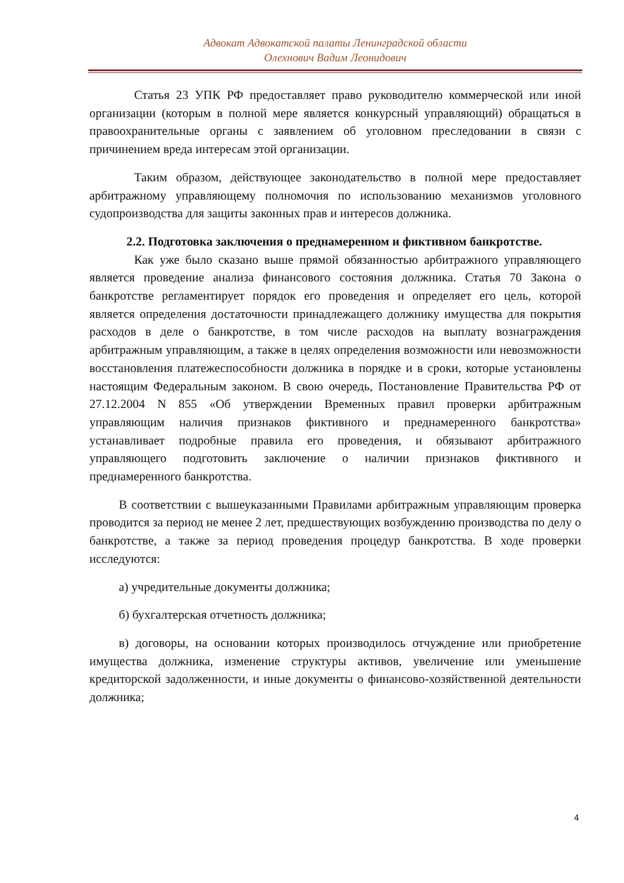Адвокат Адвокатской палаты Ленинградской области
Олехнович Вадим Леонидович
Статья 23 УПК РФ предоставляет право руководителю коммерческой или иной организации (которым в полной мере является конкурсный управляющий) обращаться в правоохранительные органы с заявлением об уголовном преследовании в связи с причинением вреда интересам этой организации.
Таким образом, действующее законодательство в полной мере предоставляет арбитражному управляющему полномочия по использованию механизмов уголовного судопроизводства для защиты законных прав и интересов должника.
2.2. Подготовка заключения о преднамеренном и фиктивном банкротстве.
Как уже было сказано выше прямой обязанностью арбитражного управляющего является проведение анализа финансового состояния должника. Статья 70 Закона о банкротстве регламентирует порядок его проведения и определяет его цель, которой является определения достаточности принадлежащего должнику имущества для покрытия расходов в деле о банкротстве, в том числе расходов на выплату вознаграждения арбитражным управляющим, а также в целях определения возможности или невозможности восстановления платежеспособности должника в порядке и в сроки, которые установлены настоящим Федеральным законом. В свою очередь, Постановление Правительства РФ от 27.12.2004 N 855 «Об утверждении Временных правил проверки арбитражным управляющим наличия признаков фиктивного и преднамеренного банкротства» устанавливает подробные правила его проведения, и обязывают арбитражного управляющего подготовить заключение о наличии признаков фиктивного и преднамеренного банкротства.
В соответствии с вышеуказанными Правилами арбитражным управляющим проверка проводится за период не менее 2 лет, предшествующих возбуждению производства по делу о банкротстве, а также за период проведения процедур банкротства. В ходе проверки исследуются:
а) учредительные документы должника;
б) бухгалтерская отчетность должника;
в) договоры, на основании которых производилось отчуждение или приобретение имущества должника, изменение структуры активов, увеличение или уменьшение кредиторской задолженности, и иные документы о финансово-хозяйственной деятельности должника;
4